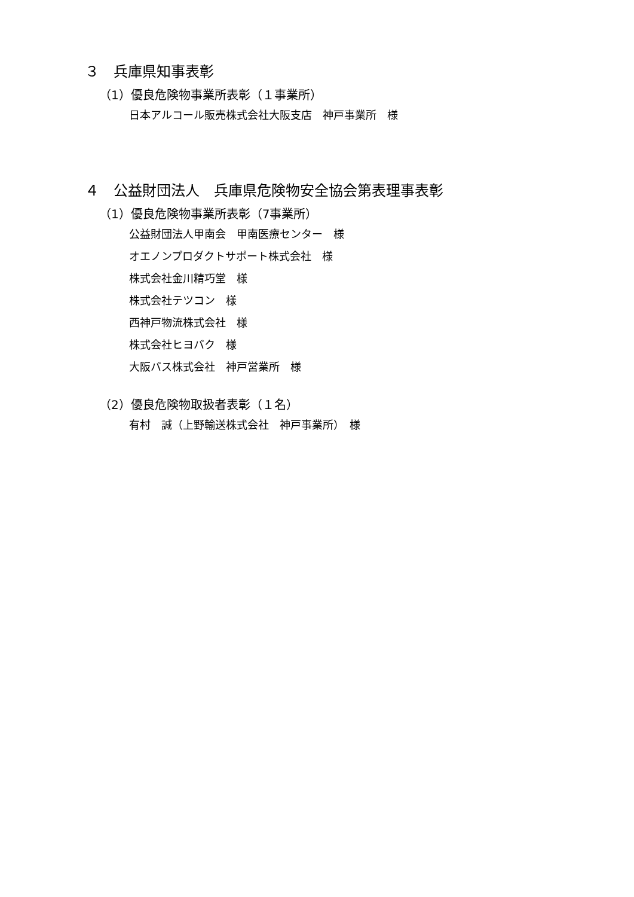３　兵庫県知事表彰
（1）優良危険物事業所表彰（１事業所）
日本アルコール販売株式会社大阪支店　神戸事業所　様
４　公益財団法人　兵庫県危険物安全協会第表理事表彰
（1）優良危険物事業所表彰（7事業所）
公益財団法人甲南会　甲南医療センター　様
オエノンプロダクトサポート株式会社　様
株式会社金川精巧堂　様
株式会社テツコン　様
西神戸物流株式会社　様
株式会社ヒヨバク　様
大阪バス株式会社　神戸営業所　様
（2）優良危険物取扱者表彰（１名）
有村　誠（上野輸送株式会社　神戸事業所）　様